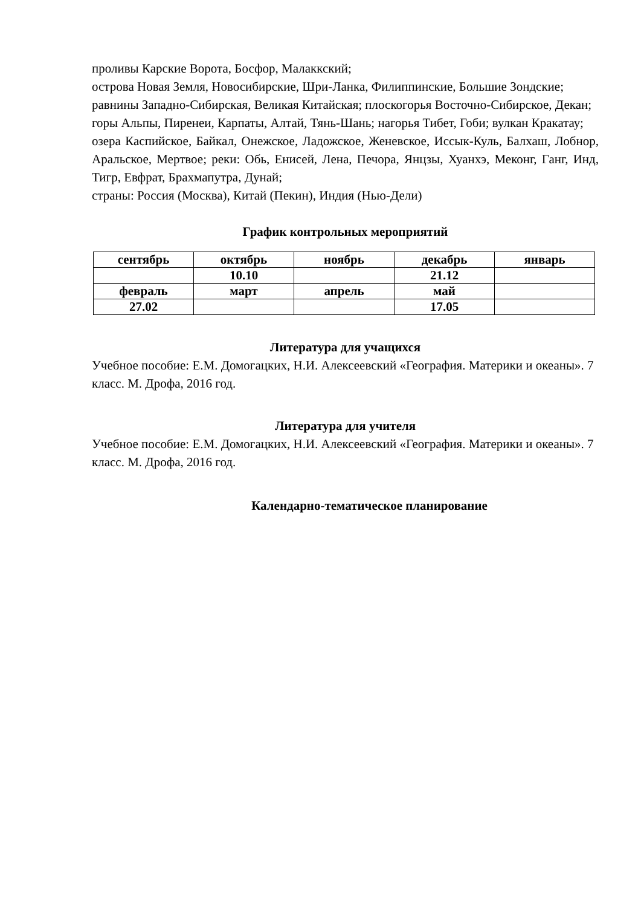проливы Карские Ворота, Босфор, Малаккский;
острова Новая Земля, Новосибирские, Шри-Ланка, Филиппинские, Большие Зондские;
равнины Западно-Сибирская, Великая Китайская; плоскогорья Восточно-Сибирское, Декан;
горы Альпы, Пиренеи, Карпаты, Алтай, Тянь-Шань; нагорья Тибет, Гоби; вулкан Кракатау;
озера Каспийское, Байкал, Онежское, Ладожское, Женевское, Иссык-Куль, Балхаш, Лобнор, Аральское, Мертвое; реки: Обь, Енисей, Лена, Печора, Янцзы, Хуанхэ, Меконг, Ганг, Инд, Тигр, Евфрат, Брахмапутра, Дунай;
страны: Россия (Москва), Китай (Пекин), Индия (Нью-Дели)
График контрольных мероприятий
| сентябрь | октябрь | ноябрь | декабрь | январь |
| | 10.10 | | 21.12 | |
| февраль | март | апрель | май | |
| 27.02 | | | 17.05 | |
Литература для учащихся
Учебное пособие: Е.М. Домогацких, Н.И. Алексеевский «География. Материки и океаны». 7 класс. М. Дрофа, 2016 год.
Литература для учителя
Учебное пособие: Е.М. Домогацких, Н.И. Алексеевский «География. Материки и океаны». 7 класс. М. Дрофа, 2016 год.
Календарно-тематическое планирование